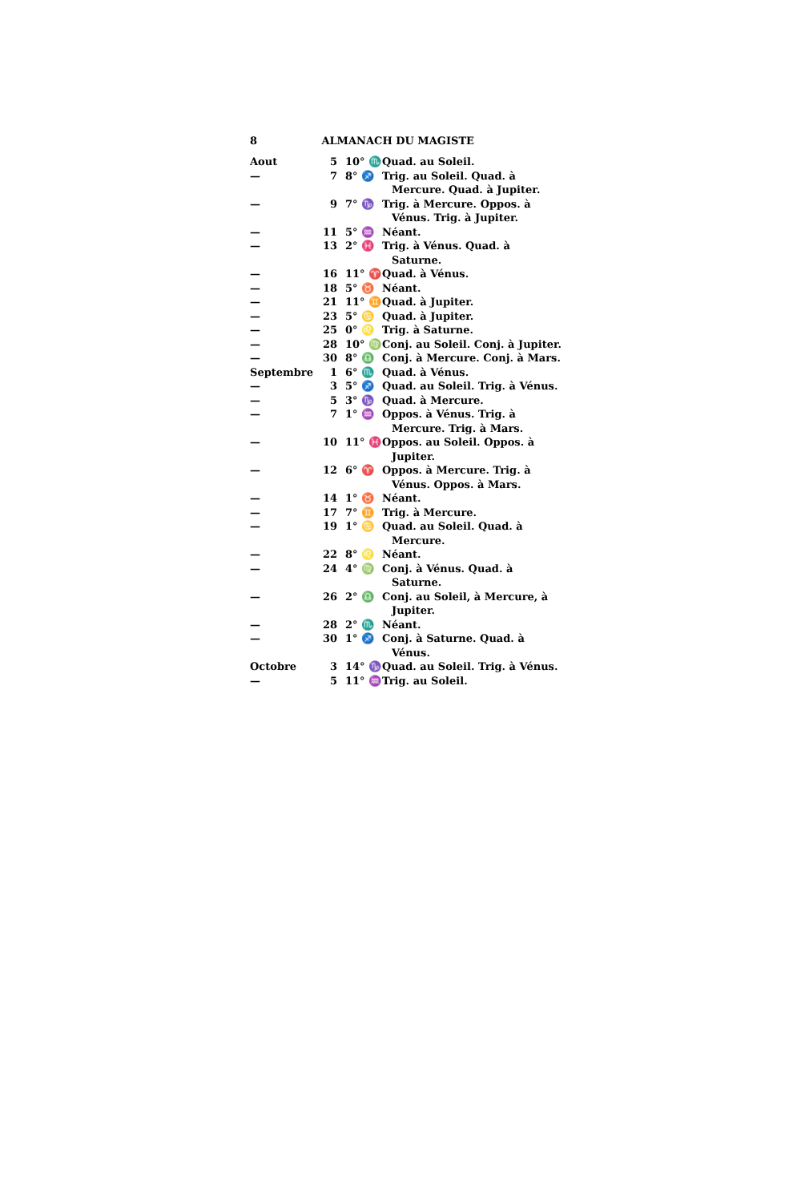8 ALMANACH DU MAGISTE
| Aout | 5 | 10° ♏ | Quad. au Soleil. |
| — | 7 | 8° ♐ | Trig. au Soleil. Quad. à Mercure. Quad. à Jupiter. |
| — | 9 | 7° ♑ | Trig. à Mercure. Oppos. à Vénus. Trig. à Jupiter. |
| — | 11 | 5° ♒ | Néant. |
| — | 13 | 2° ♓ | Trig. à Vénus. Quad. à Saturne. |
| — | 16 | 11° ♈ | Quad. à Vénus. |
| — | 18 | 5° ♉ | Néant. |
| — | 21 | 11° ♊ | Quad. à Jupiter. |
| — | 23 | 5° ♋ | Quad. à Jupiter. |
| — | 25 | 0° ♌ | Trig. à Saturne. |
| — | 28 | 10° ♍ | Conj. au Soleil. Conj. à Jupiter. |
| — | 30 | 8° ♎ | Conj. à Mercure. Conj. à Mars. |
| Septembre | 1 | 6° ♏ | Quad. à Vénus. |
| — | 3 | 5° ♐ | Quad. au Soleil. Trig. à Vénus. |
| — | 5 | 3° ♑ | Quad. à Mercure. |
| — | 7 | 1° ♒ | Oppos. à Vénus. Trig. à Mercure. Trig. à Mars. |
| — | 10 | 11° ♓ | Oppos. au Soleil. Oppos. à Jupiter. |
| — | 12 | 6° ♈ | Oppos. à Mercure. Trig. à Vénus. Oppos. à Mars. |
| — | 14 | 1° ♉ | Néant. |
| — | 17 | 7° ♊ | Trig. à Mercure. |
| — | 19 | 1° ♋ | Quad. au Soleil. Quad. à Mercure. |
| — | 22 | 8° ♌ | Néant. |
| — | 24 | 4° ♍ | Conj. à Vénus. Quad. à Saturne. |
| — | 26 | 2° ♎ | Conj. au Soleil, à Mercure, à Jupiter. |
| — | 28 | 2° ♏ | Néant. |
| — | 30 | 1° ♐ | Conj. à Saturne. Quad. à Vénus. |
| Octobre | 3 | 14° ♑ | Quad. au Soleil. Trig. à Vénus. |
| — | 5 | 11° ♒ | Trig. au Soleil. |